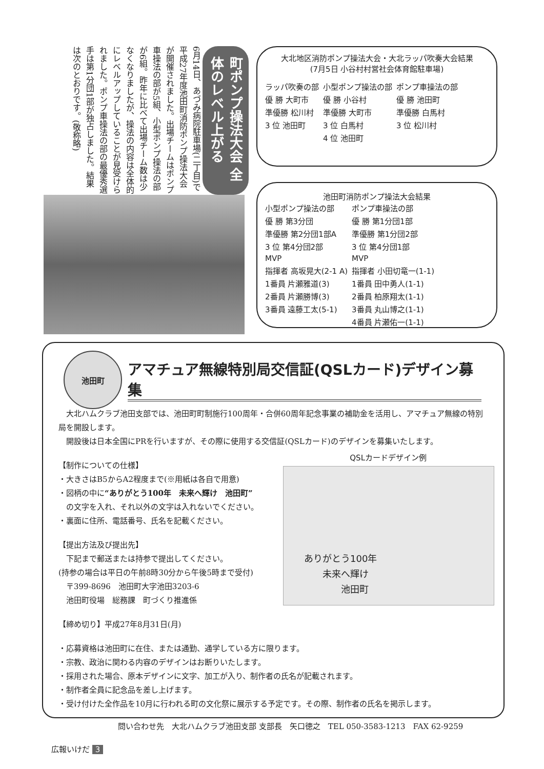町ポンプ操法大会 全体のレベル上がる
6月14日、あづみ病院駐車場(二丁目)で平成27年度池田町消防ポンプ操法大会が開催されました。出場チームはポンプ車操法の部が5組、小型ポンプ操法の部が6組。昨年に比べて出場チーム数は少なくなりましたが、操法の内容は全体的にレベルアップしていることが見受けられました。ポンプ車操法の部の最優秀選手は第1分団1部が独占しました。結果は次のとおりです。(敬称略)
大北地区消防ポンプ操法大会・大北ラッパ吹奏大会結果
(7月5日 小谷村村営社会体育館駐車場)
| ラッパ吹奏の部 | 小型ポンプ操法の部 | ポンプ車操法の部 |
| 優 勝 大町市 | 優 勝 小谷村 | 優 勝 池田町 |
| 準優勝 松川村 | 準優勝 大町市 | 準優勝 白馬村 |
| 3 位 池田町 | 3 位 白馬村 | 3 位 松川村 |
| | 4 位 池田町 | |
池田町消防ポンプ操法大会結果
| 小型ポンプ操法の部 | ポンプ車操法の部 |
| 優 勝 第3分団 | 優 勝 第1分団1部 |
| 準優勝 第2分団1部A | 準優勝 第1分団2部 |
| 3 位 第4分団2部 | 3 位 第4分団1部 |
| MVP | MVP |
| 指揮者 高坂晃大(2-1 A) | 指揮者 小田切竜一(1-1) |
| 1番員 片瀬雅道(3) | 1番員 田中勇人(1-1) |
| 2番員 片瀬勝博(3) | 2番員 柏原翔太(1-1) |
| 3番員 遠藤工太(5-1) | 3番員 丸山博之(1-1) |
| | 4番員 片瀬佑一(1-1) |
池田町
アマチュア無線特別局交信証(QSLカード)デザイン募集
　大北ハムクラブ池田支部では、池田町町制施行100周年・合併60周年記念事業の補助金を活用し、アマチュア無線の特別局を開設します。
　開設後は日本全国にPRを行いますが、その際に使用する交信証(QSLカード)のデザインを募集いたします。
【制作についての仕様】
・大きさはB5からA2程度まで(※用紙は各自で用意)
・図柄の中に“ありがとう100年　未来へ輝け　池田町”
　の文字を入れ、それ以外の文字は入れないでください。
・裏面に住所、電話番号、氏名を記載ください。
【提出方法及び提出先】
　下記まで郵送または持参で提出してください。
(持参の場合は平日の午前8時30分から午後5時まで受付)
　〒399-8696　池田町大字池田3203-6
　池田町役場　総務課　町づくり推進係
【締め切り】平成27年8月31日(月)
・応募資格は池田町に在住、または通勤、通学している方に限ります。
・宗教、政治に関わる内容のデザインはお断りいたします。
・採用された場合、原本デザインに文字、加工が入り、制作者の氏名が記載されます。
・制作者全員に記念品を差し上げます。
・受け付けた全作品を10月に行われる町の文化祭に展示する予定です。その際、制作者の氏名を掲示します。
QSLカードデザイン例
ありがとう100年
　　未来へ輝け
　　　　池田町
問い合わせ先　大北ハムクラブ池田支部 支部長　矢口徳之　TEL 050-3583-1213　FAX 62-9259
広報いけだ 3